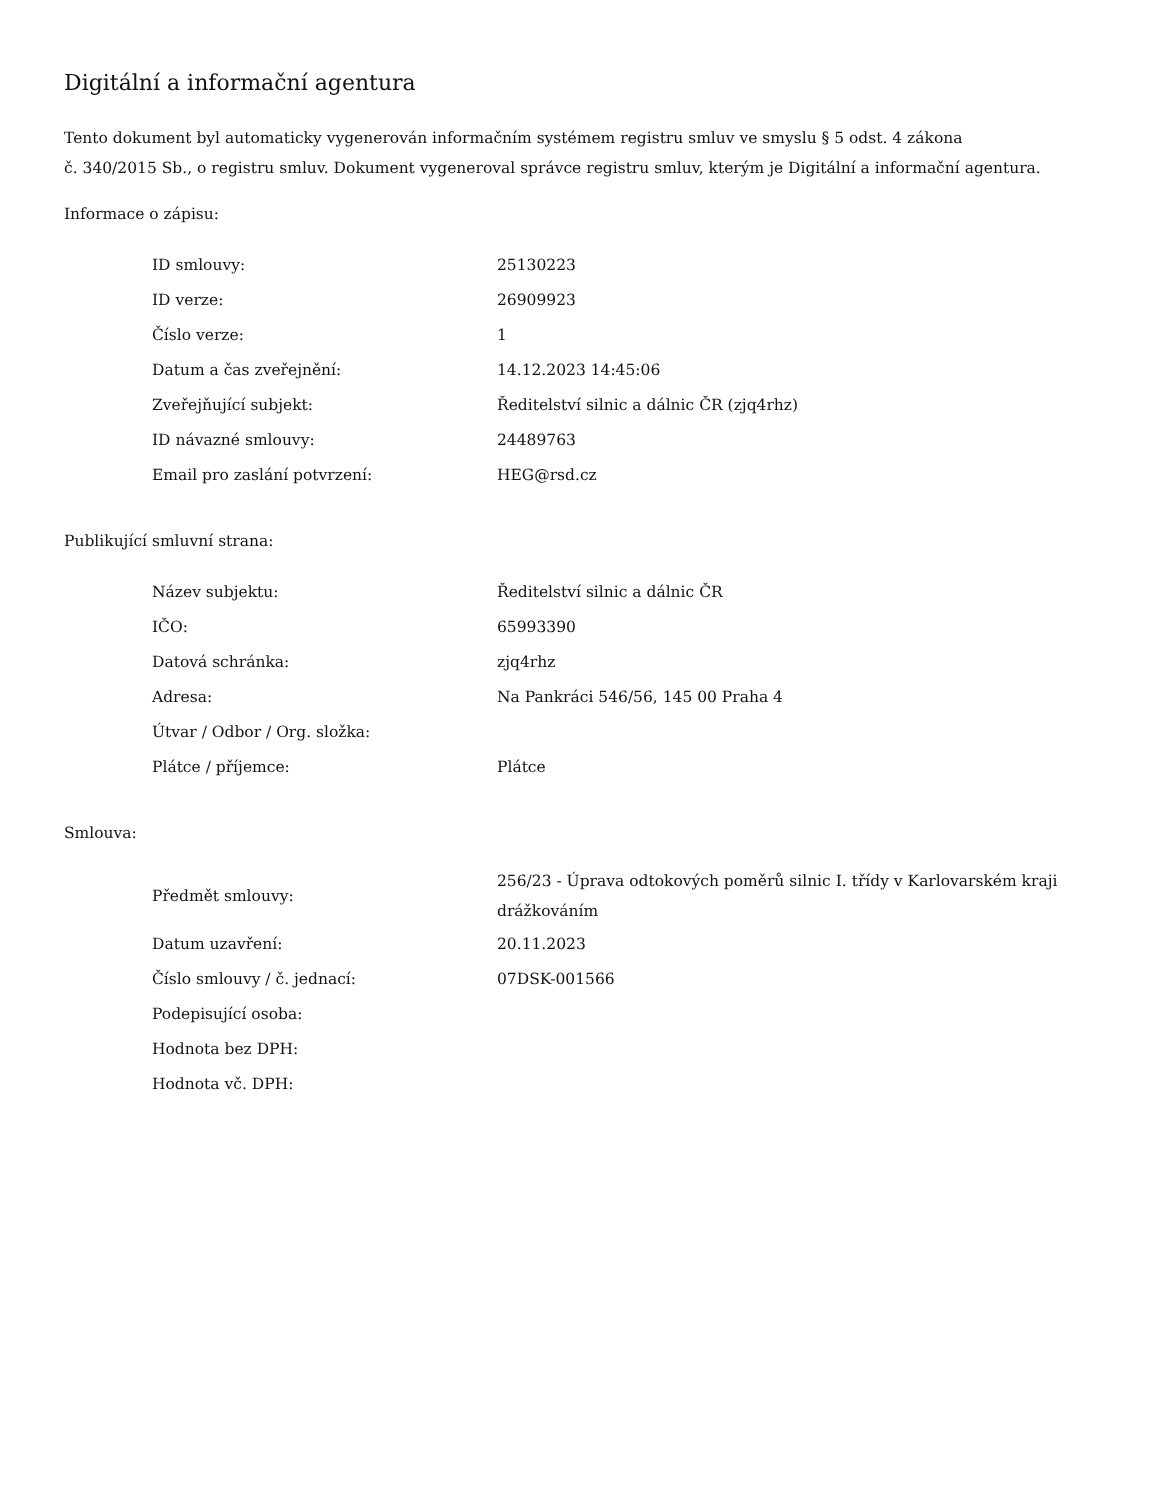Digitální a informační agentura
Tento dokument byl automaticky vygenerován informačním systémem registru smluv ve smyslu § 5 odst. 4 zákona
č. 340/2015 Sb., o registru smluv. Dokument vygeneroval správce registru smluv, kterým je Digitální a informační agentura.
Informace o zápisu:
| ID smlouvy: | 25130223 |
| ID verze: | 26909923 |
| Číslo verze: | 1 |
| Datum a čas zveřejnění: | 14.12.2023 14:45:06 |
| Zveřejňující subjekt: | Ředitelství silnic a dálnic ČR (zjq4rhz) |
| ID návazné smlouvy: | 24489763 |
| Email pro zaslání potvrzení: | HEG@rsd.cz |
Publikující smluvní strana:
| Název subjektu: | Ředitelství silnic a dálnic ČR |
| IČO: | 65993390 |
| Datová schránka: | zjq4rhz |
| Adresa: | Na Pankráci 546/56, 145 00 Praha 4 |
| Útvar / Odbor / Org. složka: | |
| Plátce / příjemce: | Plátce |
Smlouva:
| Předmět smlouvy: | 256/23 - Úprava odtokových poměrů silnic I. třídy v Karlovarském kraji drážkováním |
| Datum uzavření: | 20.11.2023 |
| Číslo smlouvy / č. jednací: | 07DSK-001566 |
| Podepisující osoba: | |
| Hodnota bez DPH: | |
| Hodnota vč. DPH: | |